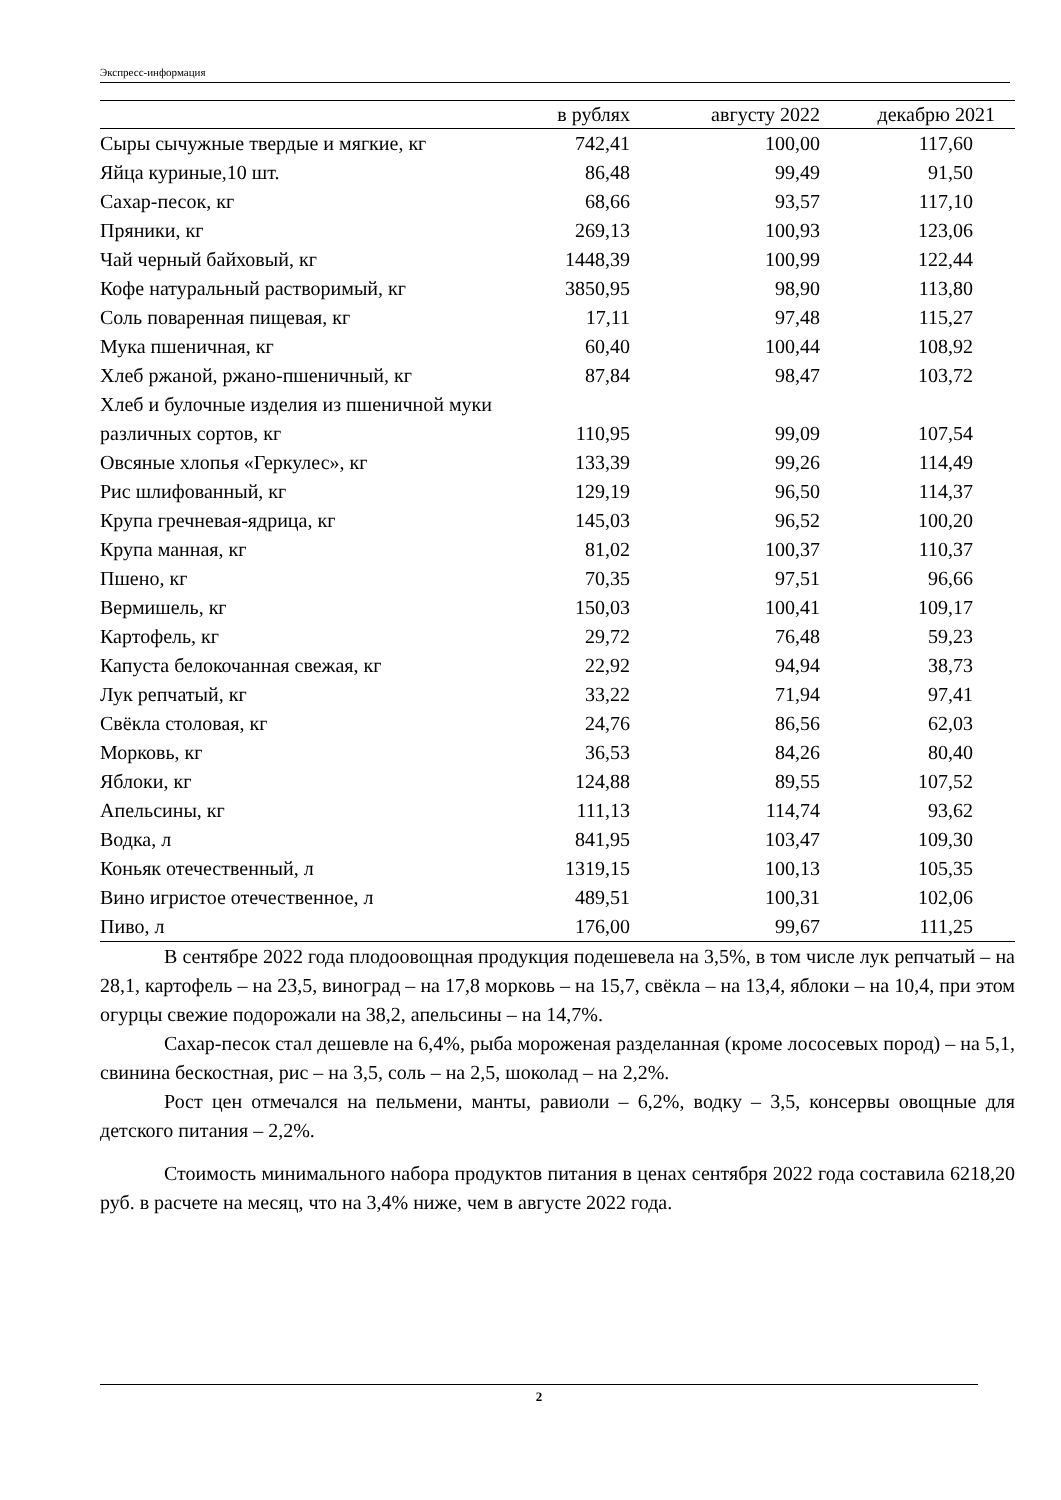Экспресс-информация
| | в рублях | августу 2022 | декабрю 2021 |
| --- | --- | --- | --- |
| Сыры сычужные твердые и мягкие, кг | 742,41 | 100,00 | 117,60 |
| Яйца куриные,10 шт. | 86,48 | 99,49 | 91,50 |
| Сахар-песок, кг | 68,66 | 93,57 | 117,10 |
| Пряники, кг | 269,13 | 100,93 | 123,06 |
| Чай черный байховый, кг | 1448,39 | 100,99 | 122,44 |
| Кофе натуральный растворимый, кг | 3850,95 | 98,90 | 113,80 |
| Соль поваренная пищевая, кг | 17,11 | 97,48 | 115,27 |
| Мука пшеничная, кг | 60,40 | 100,44 | 108,92 |
| Хлеб ржаной, ржано-пшеничный, кг | 87,84 | 98,47 | 103,72 |
| Хлеб и булочные изделия из пшеничной муки различных сортов, кг | 110,95 | 99,09 | 107,54 |
| Овсяные хлопья «Геркулес», кг | 133,39 | 99,26 | 114,49 |
| Рис шлифованный, кг | 129,19 | 96,50 | 114,37 |
| Крупа гречневая-ядрица, кг | 145,03 | 96,52 | 100,20 |
| Крупа манная, кг | 81,02 | 100,37 | 110,37 |
| Пшено, кг | 70,35 | 97,51 | 96,66 |
| Вермишель, кг | 150,03 | 100,41 | 109,17 |
| Картофель, кг | 29,72 | 76,48 | 59,23 |
| Капуста белокочанная свежая, кг | 22,92 | 94,94 | 38,73 |
| Лук репчатый, кг | 33,22 | 71,94 | 97,41 |
| Свёкла столовая, кг | 24,76 | 86,56 | 62,03 |
| Морковь, кг | 36,53 | 84,26 | 80,40 |
| Яблоки, кг | 124,88 | 89,55 | 107,52 |
| Апельсины, кг | 111,13 | 114,74 | 93,62 |
| Водка, л | 841,95 | 103,47 | 109,30 |
| Коньяк отечественный, л | 1319,15 | 100,13 | 105,35 |
| Вино игристое отечественное, л | 489,51 | 100,31 | 102,06 |
| Пиво, л | 176,00 | 99,67 | 111,25 |
В сентябре 2022 года плодоовощная продукция подешевела на 3,5%, в том числе лук репчатый – на 28,1, картофель – на 23,5, виноград – на 17,8 морковь – на 15,7, свёкла – на 13,4, яблоки – на 10,4, при этом огурцы свежие подорожали на 38,2, апельсины – на 14,7%.
Сахар-песок стал дешевле на 6,4%, рыба мороженая разделанная (кроме лососевых пород) – на 5,1, свинина бескостная, рис – на 3,5, соль – на 2,5, шоколад – на 2,2%.
Рост цен отмечался на пельмени, манты, равиоли – 6,2%, водку – 3,5, консервы овощные для детского питания – 2,2%.
Стоимость минимального набора продуктов питания в ценах сентября 2022 года составила 6218,20 руб. в расчете на месяц, что на 3,4% ниже, чем в августе 2022 года.
2